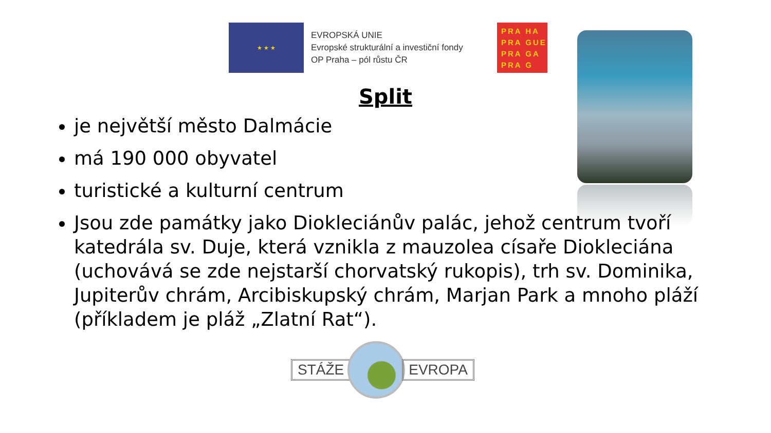★ ★ ★
EVROPSKÁ UNIE
Evropské strukturální a investiční fondy
OP Praha – pól růstu ČR
PRA HA
PRA GUE
PRA GA
PRA G
Split
je největší město Dalmácie
má 190 000 obyvatel
turistické a kulturní centrum
Jsou zde památky jako Diokleciánův palác, jehož centrum tvoří katedrála sv. Duje, která vznikla z mauzolea císaře Diokleciána (uchovává se zde nejstarší chorvatský rukopis), trh sv. Dominika, Jupiterův chrám, Arcibiskupský chrám, Marjan Park a mnoho pláží (příkladem je pláž „Zlatní Rat“).
STÁŽE EVROPA